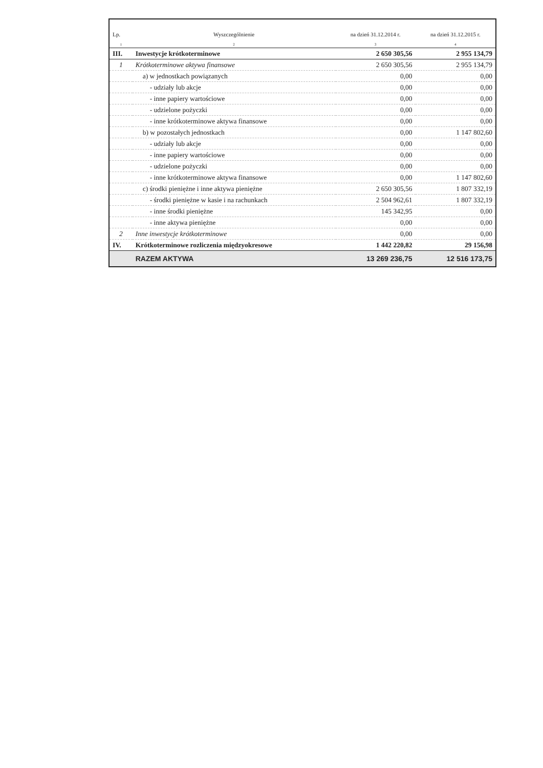| Lp. | Wyszczególnienie | na dzień 31.12.2014 r. | na dzień 31.12.2015 r. |
| --- | --- | --- | --- |
| 1 | 2 | 3 | 4 |
| III. | Inwestycje krótkoterminowe | 2 650 305,56 | 2 955 134,79 |
| 1 | Krótkoterminowe aktywa finansowe | 2 650 305,56 | 2 955 134,79 |
| | a) w jednostkach powiązanych | 0,00 | 0,00 |
| | - udziały lub akcje | 0,00 | 0,00 |
| | - inne papiery wartościowe | 0,00 | 0,00 |
| | - udzielone pożyczki | 0,00 | 0,00 |
| | - inne krótkoterminowe aktywa finansowe | 0,00 | 0,00 |
| | b) w pozostałych jednostkach | 0,00 | 1 147 802,60 |
| | - udziały lub akcje | 0,00 | 0,00 |
| | - inne papiery wartościowe | 0,00 | 0,00 |
| | - udzielone pożyczki | 0,00 | 0,00 |
| | - inne krótkoterminowe aktywa finansowe | 0,00 | 1 147 802,60 |
| | c) środki pieniężne i inne aktywa pieniężne | 2 650 305,56 | 1 807 332,19 |
| | - środki pieniężne w kasie i na rachunkach | 2 504 962,61 | 1 807 332,19 |
| | - inne środki pieniężne | 145 342,95 | 0,00 |
| | - inne aktywa pieniężne | 0,00 | 0,00 |
| 2 | Inne inwestycje krótkoterminowe | 0,00 | 0,00 |
| IV. | Krótkoterminowe rozliczenia międzyokresowe | 1 442 220,82 | 29 156,98 |
| | RAZEM AKTYWA | 13 269 236,75 | 12 516 173,75 |